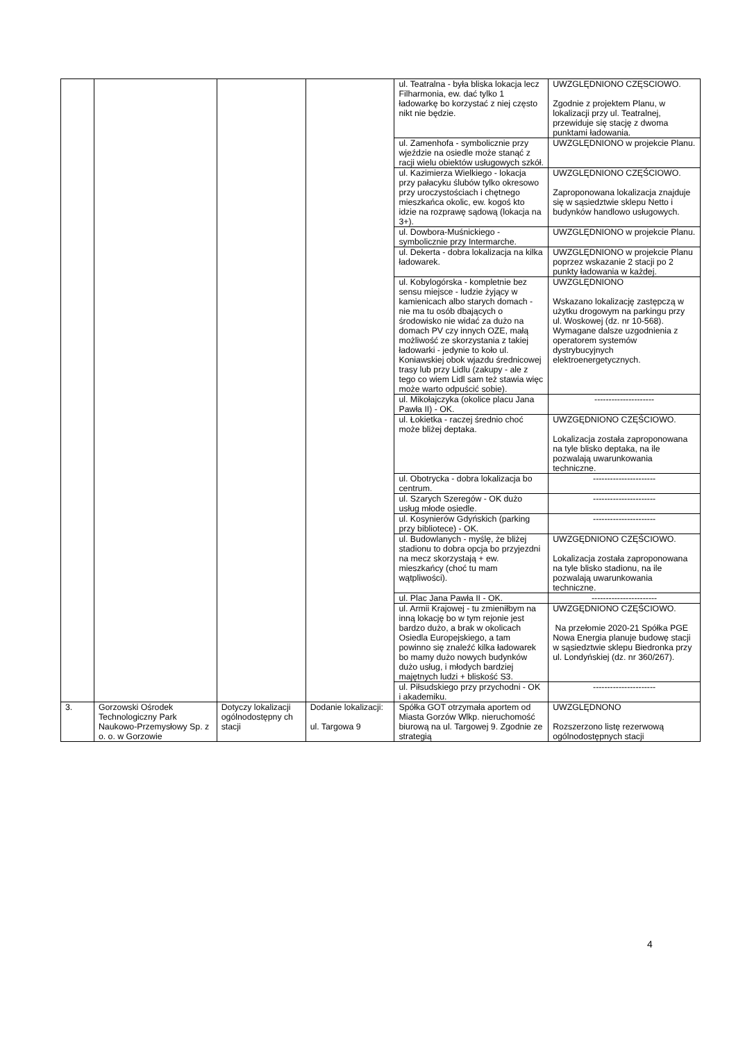| | | | | ul. Teatralna - była bliska lokacja lecz Filharmonia, ew. dać tylko 1 ładowarkę bo korzystać z niej często nikt nie będzie. | UWZGLĘDNIONO CZĘSCIOWO. Zgodnie z projektem Planu, w lokalizacji przy ul. Teatralnej, przewiduje się stację z dwoma punktami ładowania. |
| | | | | ul. Zamenhofa - symbolicznie przy wjeździe na osiedle może stanąć z racji wielu obiektów usługowych szkół. | UWZGLĘDNIONO w projekcie Planu. |
| | | | | ul. Kazimierza Wielkiego - lokacja przy pałacyku ślubów tylko okresowo przy uroczystościach i chętnego mieszkańca okolic, ew. kogoś kto idzie na rozprawę sądową (lokacja na 3+). | UWZGLĘDNIONO CZĘŚCIOWO. Zaproponowana lokalizacja znajduje się w sąsiedztwie sklepu Netto i budynków handlowo usługowych. |
| | | | | ul. Dowbora-Muśnickiego - symbolicznie przy Intermarche. | UWZGLĘDNIONO w projekcie Planu. |
| | | | | ul. Dekerta - dobra lokalizacja na kilka ładowarek. | UWZGLĘDNIONO w projekcie Planu poprzez wskazanie 2 stacji po 2 punkty ładowania w każdej. |
| | | | | ul. Kobylogórska - kompletnie bez sensu miejsce - ludzie żyjący w kamienicach albo starych domach - nie ma tu osób dbających o środowisko nie widać za dużo na domach PV czy innych OZE, małą możliwość ze skorzystania z takiej ładowarki - jedynie to koło ul. Koniawskiej obok wjazdu średnicowej trasy lub przy Lidlu (zakupy - ale z tego co wiem Lidl sam też stawia więc może warto odpuścić sobie). | UWZGLĘDNIONO Wskazano lokalizację zastępczą w użytku drogowym na parkingu przy ul. Woskowej (dz. nr 10-568). Wymagane dalsze uzgodnienia z operatorem systemów dystrybucyjnych elektroenergetycznych. |
| | | | | ul. Mikołajczyka (okolice placu Jana Pawła II) - OK. | --------------------- |
| | | | | ul. Łokietka - raczej średnio choć może bliżej deptaka. | UWZGĘDNIONO CZĘŚCIOWO. Lokalizacja została zaproponowana na tyle blisko deptaka, na ile pozwalają uwarunkowania techniczne. |
| | | | | ul. Obotrycka - dobra lokalizacja bo centrum. | ---------------------- |
| | | | | ul. Szarych Szeregów - OK dużo usług młode osiedle. | ---------------------- |
| | | | | ul. Kosynierów Gdyńskich (parking przy bibliotece) - OK. | ---------------------- |
| | | | | ul. Budowlanych - myślę, że bliżej stadionu to dobra opcja bo przyjezdni na mecz skorzystają + ew. mieszkańcy (choć tu mam wątpliwości). | UWZGĘDNIONO CZĘŚCIOWO. Lokalizacja została zaproponowana na tyle blisko stadionu, na ile pozwalają uwarunkowania techniczne. |
| | | | | ul. Plac Jana Pawła II - OK. | ----------------------- |
| | | | | ul. Armii Krajowej - tu zmieniłbym na inną lokację bo w tym rejonie jest bardzo dużo, a brak w okolicach Osiedla Europejskiego, a tam powinno się znaleźć kilka ładowarek bo mamy dużo nowych budynków dużo usług, i młodych bardziej majętnych ludzi + bliskość S3. | UWZGĘDNIONO CZĘŚCIOWO. Na przełomie 2020-21 Spółka PGE Nowa Energia planuje budowę stacji w sąsiedztwie sklepu Biedronka przy ul. Londyńskiej (dz. nr 360/267). |
| | | | | ul. Piłsudskiego przy przychodni - OK i akademiku. | ---------------------- |
| 3. | Gorzowski Ośrodek Technologiczny Park Naukowo-Przemysłowy Sp. z o. o. w Gorzowie | Dotyczy lokalizacji ogólnodostępny ch stacji | Dodanie lokalizacji: ul. Targowa 9 | Spółka GOT otrzymała aportem od Miasta Gorzów Wlkp. nieruchomość biurową na ul. Targowej 9. Zgodnie ze strategią | UWZGLĘDNONO Rozszerzono listę rezerwową ogólnodostępnych stacji |
4